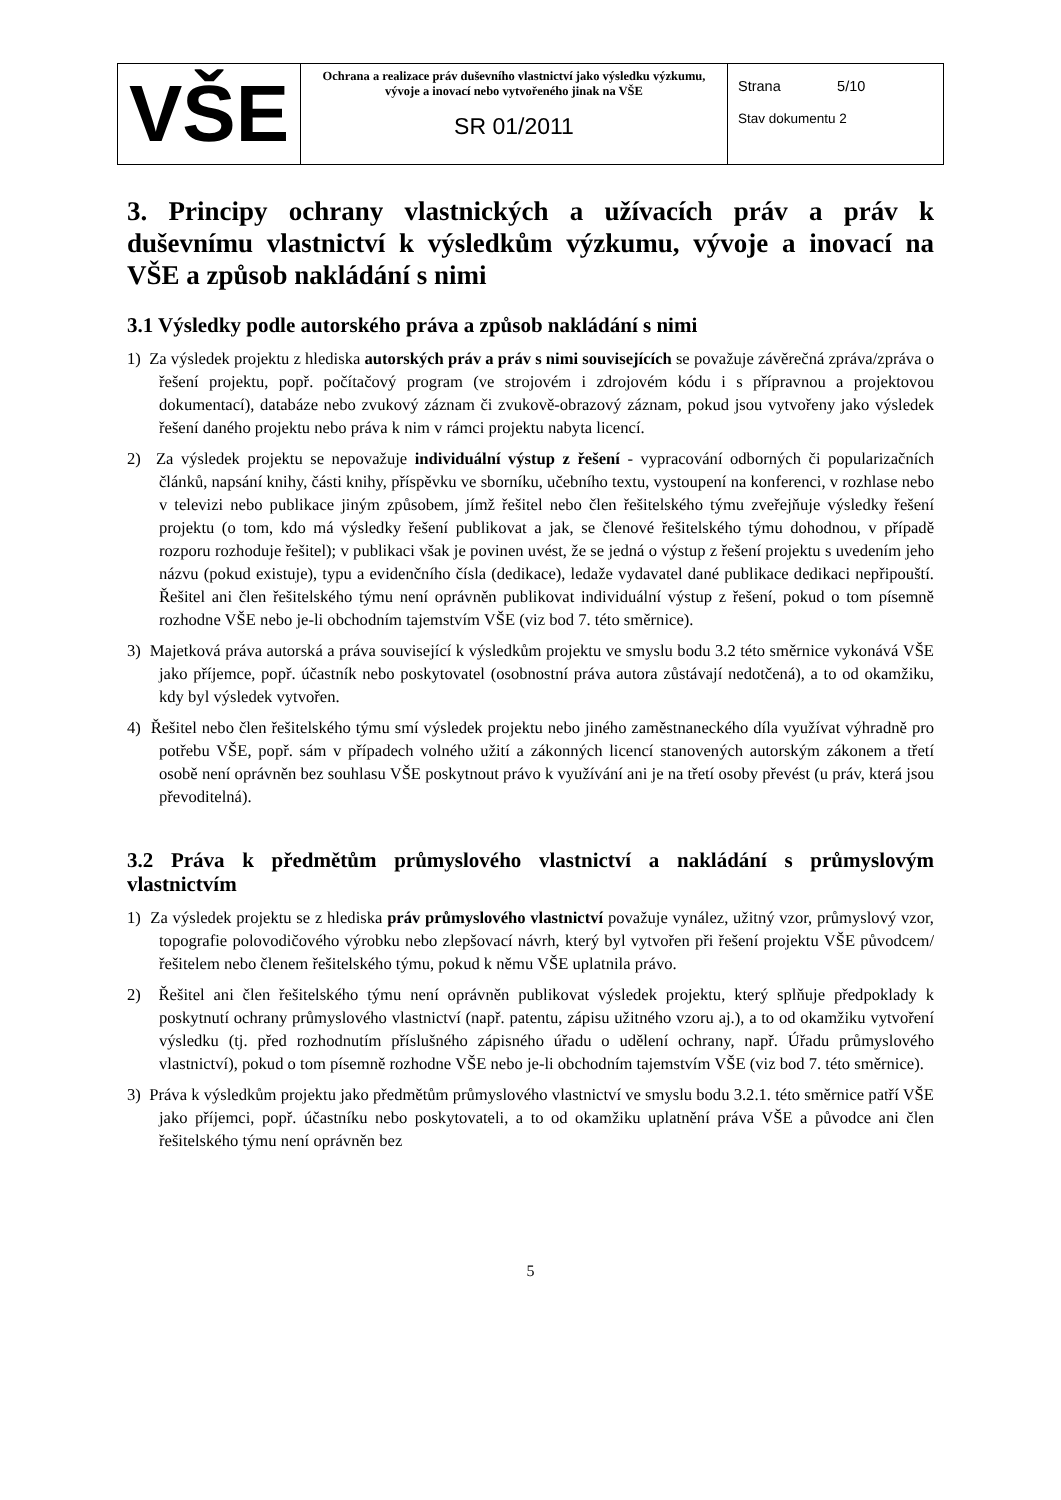| VŠE | Ochrana a realizace práv duševního vlastnictví jako výsledku výzkumu, vývoje a inovací nebo vytvořeného jinak na VŠE SR 01/2011 | Strana 5/10 Stav dokumentu 2 |
3. Principy ochrany vlastnických a užívacích práv a práv k duševnímu vlastnictví k výsledkům výzkumu, vývoje a inovací na VŠE a způsob nakládání s nimi
3.1 Výsledky podle autorského práva a způsob nakládání s nimi
1) Za výsledek projektu z hlediska autorských práv a práv s nimi souvisejících se považuje závěrečná zpráva/zpráva o řešení projektu, popř. počítačový program (ve strojovém i zdrojovém kódu i s přípravnou a projektovou dokumentací), databáze nebo zvukový záznam či zvukově-obrazový záznam, pokud jsou vytvořeny jako výsledek řešení daného projektu nebo práva k nim v rámci projektu nabyta licencí.
2) Za výsledek projektu se nepovažuje individuální výstup z řešení - vypracování odborných či popularizačních článků, napsání knihy, části knihy, příspěvku ve sborníku, učebního textu, vystoupení na konferenci, v rozhlase nebo v televizi nebo publikace jiným způsobem, jímž řešitel nebo člen řešitelského týmu zveřejňuje výsledky řešení projektu (o tom, kdo má výsledky řešení publikovat a jak, se členové řešitelského týmu dohodnou, v případě rozporu rozhoduje řešitel); v publikaci však je povinen uvést, že se jedná o výstup z řešení projektu s uvedením jeho názvu (pokud existuje), typu a evidenčního čísla (dedikace), ledaže vydavatel dané publikace dedikaci nepřipouští. Řešitel ani člen řešitelského týmu není oprávněn publikovat individuální výstup z řešení, pokud o tom písemně rozhodne VŠE nebo je-li obchodním tajemstvím VŠE (viz bod 7. této směrnice).
3) Majetková práva autorská a práva související k výsledkům projektu ve smyslu bodu 3.2 této směrnice vykonává VŠE jako příjemce, popř. účastník nebo poskytovatel (osobnostní práva autora zůstávají nedotčená), a to od okamžiku, kdy byl výsledek vytvořen.
4) Řešitel nebo člen řešitelského týmu smí výsledek projektu nebo jiného zaměstnaneckého díla využívat výhradně pro potřebu VŠE, popř. sám v případech volného užití a zákonných licencí stanovených autorským zákonem a třetí osobě není oprávněn bez souhlasu VŠE poskytnout právo k využívání ani je na třetí osoby převést (u práv, která jsou převoditelná).
3.2 Práva k předmětům průmyslového vlastnictví a nakládání s průmyslovým vlastnictvím
1) Za výsledek projektu se z hlediska práv průmyslového vlastnictví považuje vynález, užitný vzor, průmyslový vzor, topografie polovodičového výrobku nebo zlepšovací návrh, který byl vytvořen při řešení projektu VŠE původcem/řešitelem nebo členem řešitelského týmu, pokud k němu VŠE uplatnila právo.
2) Řešitel ani člen řešitelského týmu není oprávněn publikovat výsledek projektu, který splňuje předpoklady k poskytnutí ochrany průmyslového vlastnictví (např. patentu, zápisu užitného vzoru aj.), a to od okamžiku vytvoření výsledku (tj. před rozhodnutím příslušného zápisného úřadu o udělení ochrany, např. Úřadu průmyslového vlastnictví), pokud o tom písemně rozhodne VŠE nebo je-li obchodním tajemstvím VŠE (viz bod 7. této směrnice).
3) Práva k výsledkům projektu jako předmětům průmyslového vlastnictví ve smyslu bodu 3.2.1. této směrnice patří VŠE jako příjemci, popř. účastníku nebo poskytovateli, a to od okamžiku uplatnění práva VŠE a původce ani člen řešitelského týmu není oprávněn bez
5